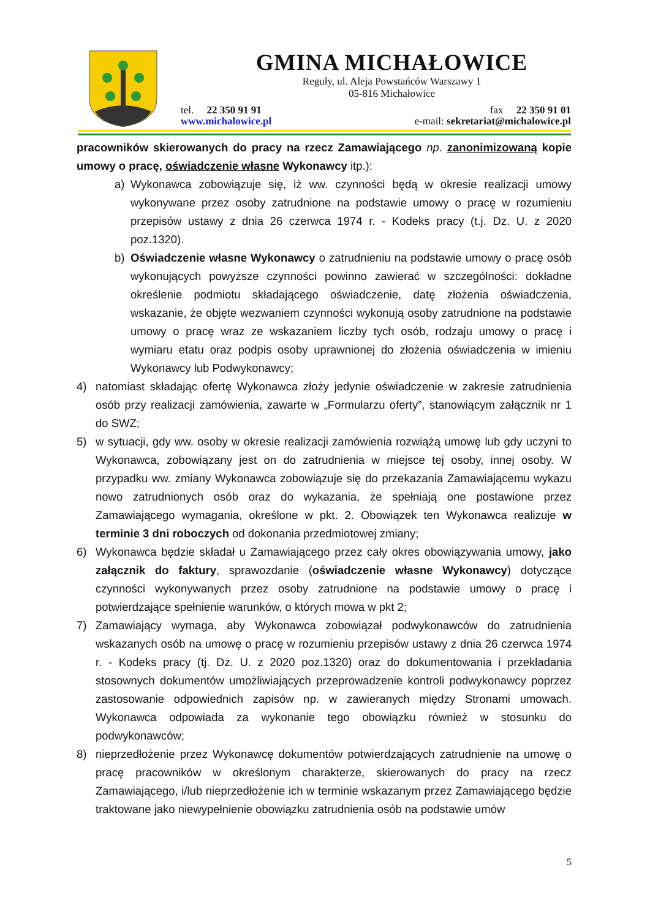GMINA MICHAŁOWICE
Reguły, ul. Aleja Powstańców Warszawy 1
05-816 Michałowice
tel. 22 350 91 91 fax 22 350 91 01
www.michalowice.pl e-mail: sekretariat@michalowice.pl
pracowników skierowanych do pracy na rzecz Zamawiającego np. zanonimizowaną kopie umowy o pracę, oświadczenie własne Wykonawcy itp.):
a) Wykonawca zobowiązuje się, iż ww. czynności będą w okresie realizacji umowy wykonywane przez osoby zatrudnione na podstawie umowy o pracę w rozumieniu przepisów ustawy z dnia 26 czerwca 1974 r. - Kodeks pracy (t.j. Dz. U. z 2020 poz.1320).
b) Oświadczenie własne Wykonawcy o zatrudnieniu na podstawie umowy o pracę osób wykonujących powyższe czynności powinno zawierać w szczególności: dokładne określenie podmiotu składającego oświadczenie, datę złożenia oświadczenia, wskazanie, że objęte wezwaniem czynności wykonują osoby zatrudnione na podstawie umowy o pracę wraz ze wskazaniem liczby tych osób, rodzaju umowy o pracę i wymiaru etatu oraz podpis osoby uprawnionej do złożenia oświadczenia w imieniu Wykonawcy lub Podwykonawcy;
4) natomiast składając ofertę Wykonawca złoży jedynie oświadczenie w zakresie zatrudnienia osób przy realizacji zamówienia, zawarte w „Formularzu oferty”, stanowiącym załącznik nr 1 do SWZ;
5) w sytuacji, gdy ww. osoby w okresie realizacji zamówienia rozwiążą umowę lub gdy uczyni to Wykonawca, zobowiązany jest on do zatrudnienia w miejsce tej osoby, innej osoby. W przypadku ww. zmiany Wykonawca zobowiązuje się do przekazania Zamawiającemu wykazu nowo zatrudnionych osób oraz do wykazania, że spełniają one postawione przez Zamawiającego wymagania, określone w pkt. 2. Obowiązek ten Wykonawca realizuje w terminie 3 dni roboczych od dokonania przedmiotowej zmiany;
6) Wykonawca będzie składał u Zamawiającego przez cały okres obowiązywania umowy, jako załącznik do faktury, sprawozdanie (oświadczenie własne Wykonawcy) dotyczące czynności wykonywanych przez osoby zatrudnione na podstawie umowy o pracę i potwierdzające spełnienie warunków, o których mowa w pkt 2;
7) Zamawiający wymaga, aby Wykonawca zobowiązał podwykonawców do zatrudnienia wskazanych osób na umowę o pracę w rozumieniu przepisów ustawy z dnia 26 czerwca 1974 r. - Kodeks pracy (tj. Dz. U. z 2020 poz.1320) oraz do dokumentowania i przekładania stosownych dokumentów umożliwiających przeprowadzenie kontroli podwykonawcy poprzez zastosowanie odpowiednich zapisów np. w zawieranych między Stronami umowach. Wykonawca odpowiada za wykonanie tego obowiązku również w stosunku do podwykonawców;
8) nieprzedłożenie przez Wykonawcę dokumentów potwierdzających zatrudnienie na umowę o pracę pracowników w określonym charakterze, skierowanych do pracy na rzecz Zamawiającego, i/lub nieprzedłożenie ich w terminie wskazanym przez Zamawiającego będzie traktowane jako niewypełnienie obowiązku zatrudnienia osób na podstawie umów
5